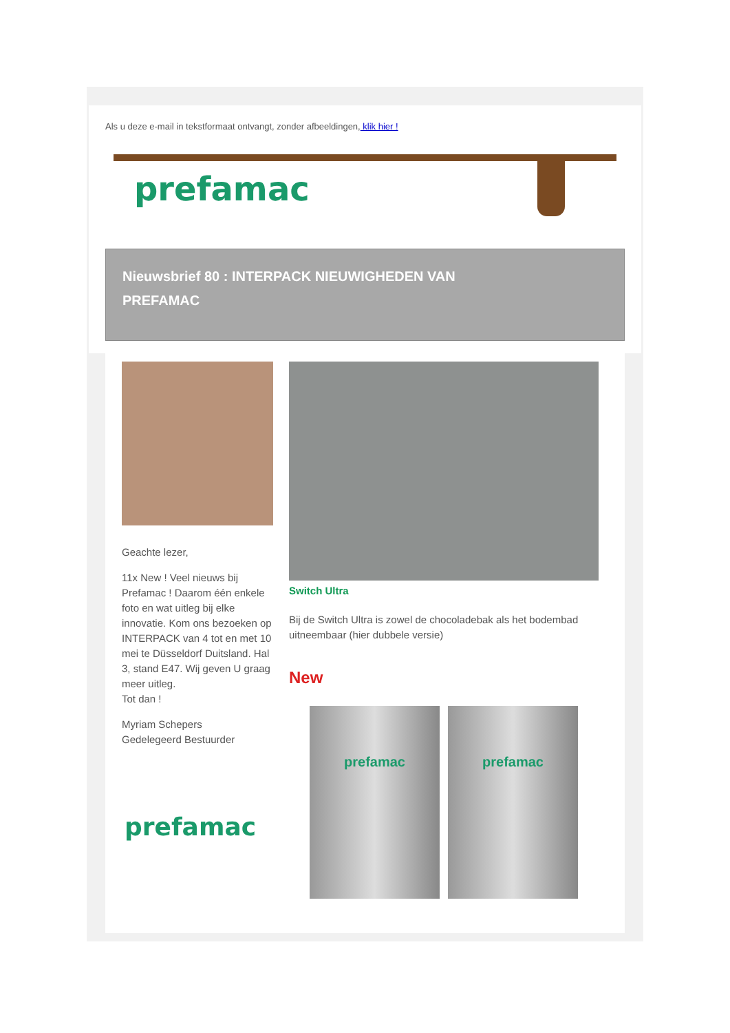Als u deze e-mail in tekstformaat ontvangt, zonder afbeeldingen, klik hier !
prefamac
Nieuwsbrief 80 : INTERPACK NIEUWIGHEDEN VAN
PREFAMAC
Geachte lezer,
11x New ! Veel nieuws bij Prefamac ! Daarom één enkele foto en wat uitleg bij elke innovatie. Kom ons bezoeken op INTERPACK van 4 tot en met 10 mei te Düsseldorf Duitsland. Hal 3, stand E47. Wij geven U graag meer uitleg.
Tot dan !
Myriam Schepers
Gedelegeerd Bestuurder
prefamac
Switch Ultra
Bij de Switch Ultra is zowel de chocoladebak als het bodembad uitneembaar (hier dubbele versie)
New
prefamac prefamac